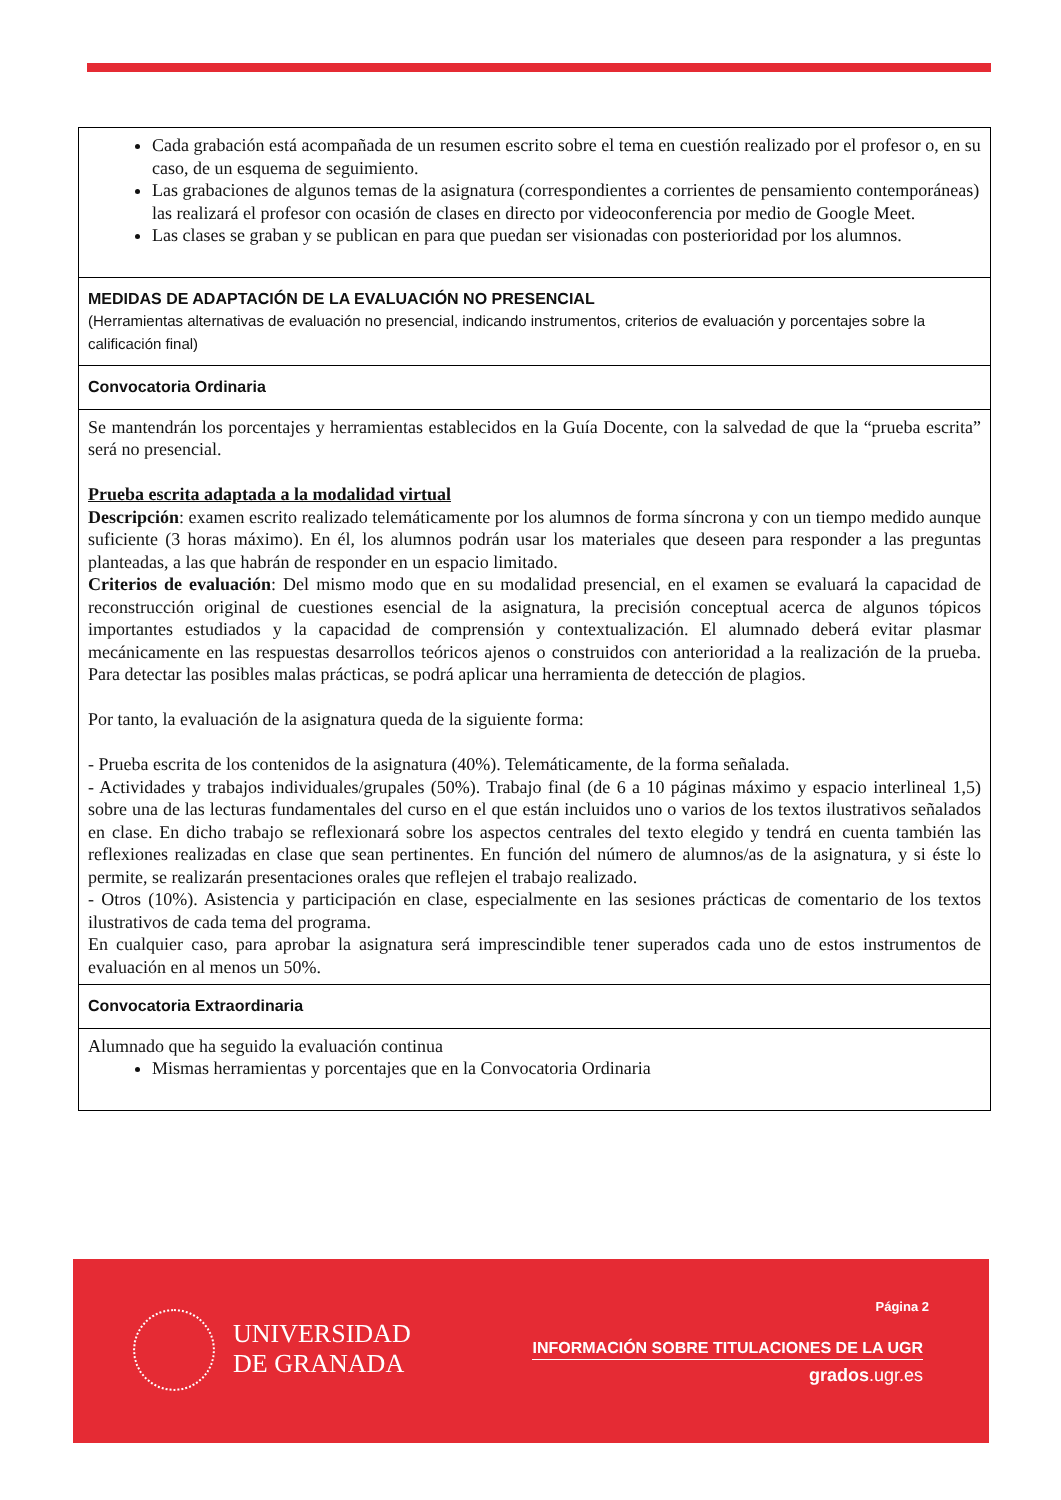| Cada grabación está acompañada de un resumen escrito sobre el tema en cuestión realizado por el profesor o, en su caso, de un esquema de seguimiento. Las grabaciones de algunos temas de la asignatura (correspondientes a corrientes de pensamiento contemporáneas) las realizará el profesor con ocasión de clases en directo por videoconferencia por medio de Google Meet. Las clases se graban y se publican en para que puedan ser visionadas con posterioridad por los alumnos. |
| MEDIDAS DE ADAPTACIÓN DE LA EVALUACIÓN NO PRESENCIAL (Herramientas alternativas de evaluación no presencial, indicando instrumentos, criterios de evaluación y porcentajes sobre la calificación final) |
| Convocatoria Ordinaria |
| Se mantendrán los porcentajes y herramientas establecidos en la Guía Docente, con la salvedad de que la “prueba escrita” será no presencial. Prueba escrita adaptada a la modalidad virtual Descripción : examen escrito realizado telemáticamente por los alumnos de forma síncrona y con un tiempo medido aunque suficiente (3 horas máximo). En él, los alumnos podrán usar los materiales que deseen para responder a las preguntas planteadas, a las que habrán de responder en un espacio limitado. Criterios de evaluación : Del mismo modo que en su modalidad presencial, en el examen se evaluará la capacidad de reconstrucción original de cuestiones esencial de la asignatura, la precisión conceptual acerca de algunos tópicos importantes estudiados y la capacidad de comprensión y contextualización. El alumnado deberá evitar plasmar mecánicamente en las respuestas desarrollos teóricos ajenos o construidos con anterioridad a la realización de la prueba. Para detectar las posibles malas prácticas, se podrá aplicar una herramienta de detección de plagios. Por tanto, la evaluación de la asignatura queda de la siguiente forma: - Prueba escrita de los contenidos de la asignatura (40%). Telemáticamente, de la forma señalada. - Actividades y trabajos individuales/grupales (50%). Trabajo final (de 6 a 10 páginas máximo y espacio interlineal 1,5) sobre una de las lecturas fundamentales del curso en el que están incluidos uno o varios de los textos ilustrativos señalados en clase. En dicho trabajo se reflexionará sobre los aspectos centrales del texto elegido y tendrá en cuenta también las reflexiones realizadas en clase que sean pertinentes. En función del número de alumnos/as de la asignatura, y si éste lo permite, se realizarán presentaciones orales que reflejen el trabajo realizado. - Otros (10%). Asistencia y participación en clase, especialmente en las sesiones prácticas de comentario de los textos ilustrativos de cada tema del programa. En cualquier caso, para aprobar la asignatura será imprescindible tener superados cada uno de estos instrumentos de evaluación en al menos un 50%. |
| Convocatoria Extraordinaria |
| Alumnado que ha seguido la evaluación continua Mismas herramientas y porcentajes que en la Convocatoria Ordinaria |
Página 2
UNIVERSIDAD
DE GRANADA
INFORMACIÓN SOBRE TITULACIONES DE LA UGR
grados.ugr.es